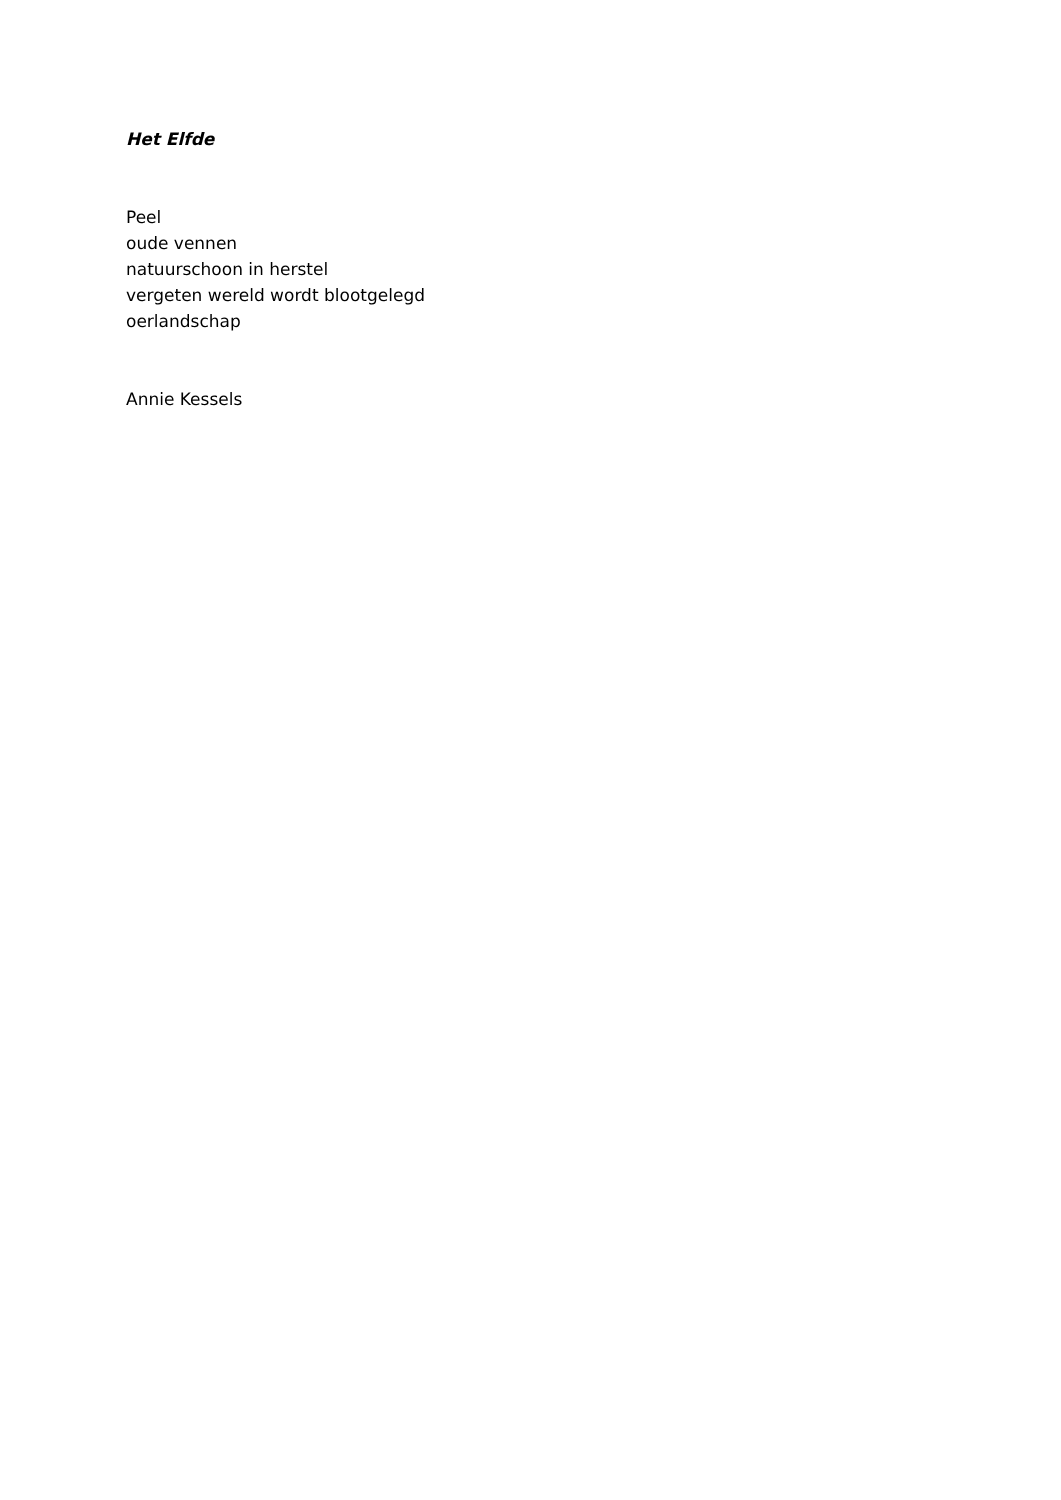Het Elfde
Peel
oude vennen
natuurschoon in herstel
vergeten wereld wordt blootgelegd
oerlandschap
Annie Kessels